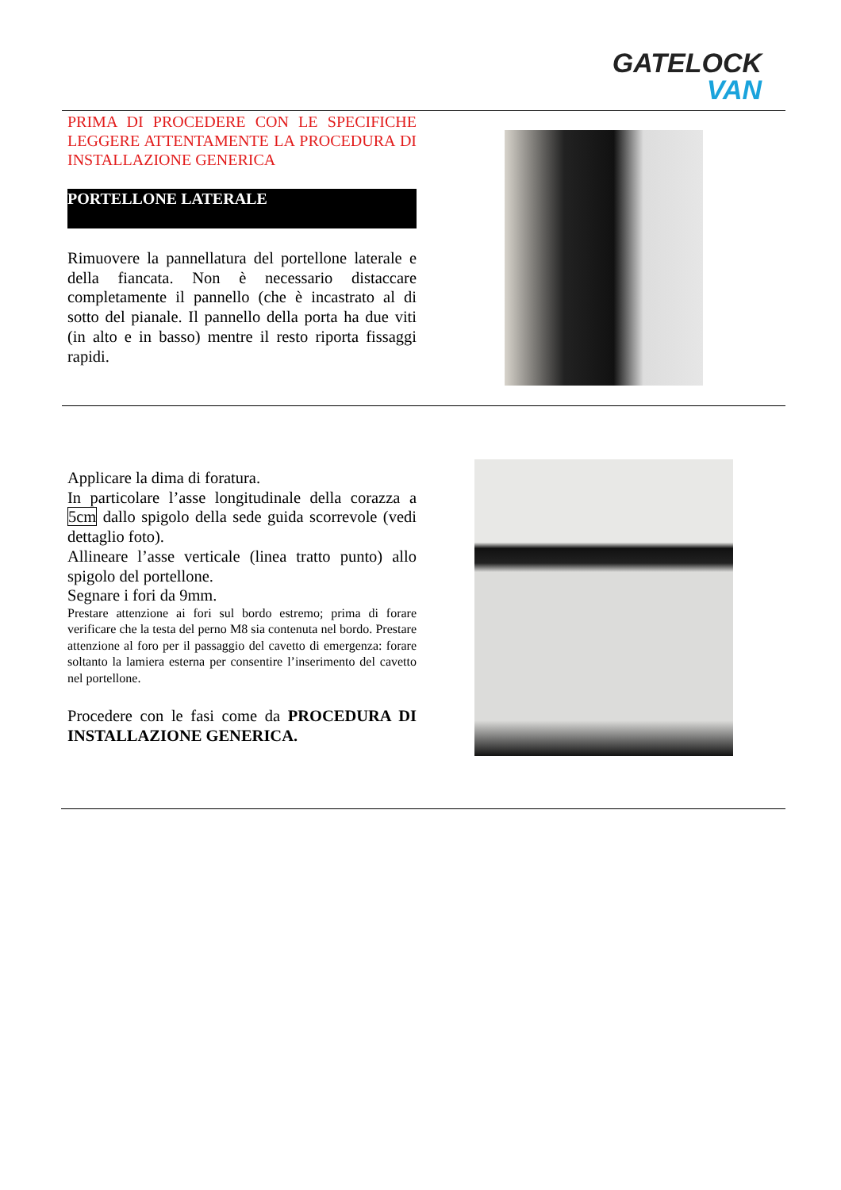GATELOCK
VAN
PRIMA DI PROCEDERE CON LE SPECIFICHE LEGGERE ATTENTAMENTE LA PROCEDURA DI INSTALLAZIONE GENERICA
PORTELLONE LATERALE
Rimuovere la pannellatura del portellone laterale e della fiancata. Non è necessario distaccare completamente il pannello (che è incastrato al di sotto del pianale. Il pannello della porta ha due viti (in alto e in basso) mentre il resto riporta fissaggi rapidi.
Applicare la dima di foratura.
In particolare l’asse longitudinale della corazza a 5cm dallo spigolo della sede guida scorrevole (vedi dettaglio foto).
Allineare l’asse verticale (linea tratto punto) allo spigolo del portellone.
Segnare i fori da 9mm.
Prestare attenzione ai fori sul bordo estremo; prima di forare verificare che la testa del perno M8 sia contenuta nel bordo. Prestare attenzione al foro per il passaggio del cavetto di emergenza: forare soltanto la lamiera esterna per consentire l’inserimento del cavetto nel portellone.
Procedere con le fasi come da PROCEDURA DI INSTALLAZIONE GENERICA.